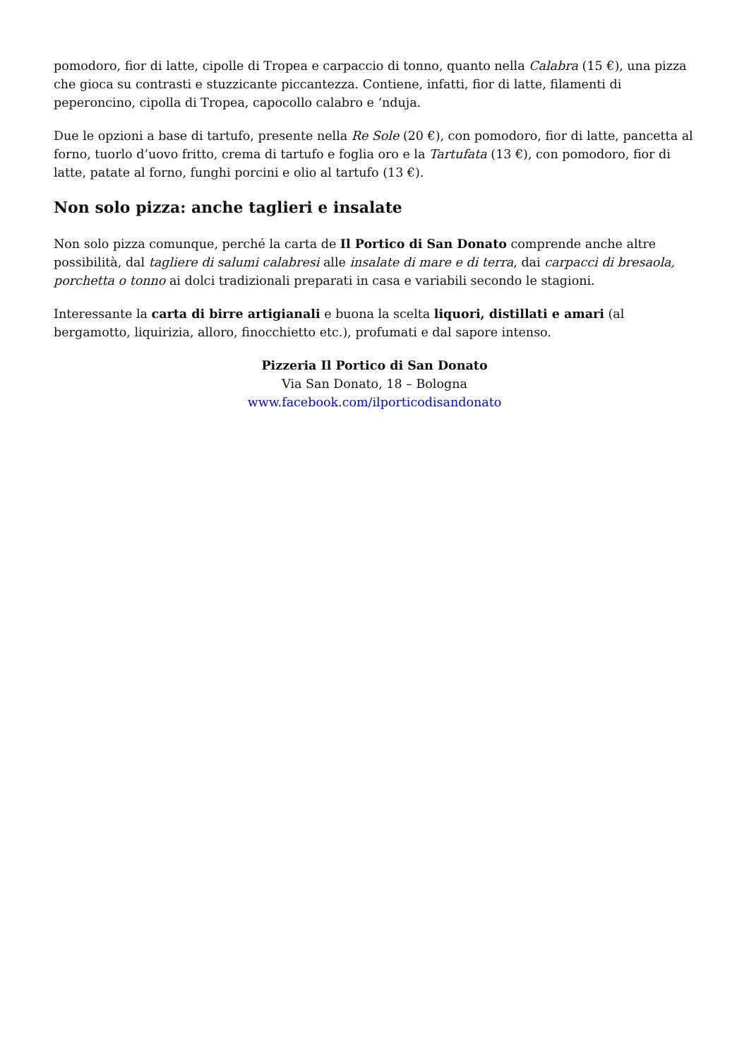pomodoro, fior di latte, cipolle di Tropea e carpaccio di tonno, quanto nella Calabra (15 €), una pizza che gioca su contrasti e stuzzicante piccantezza. Contiene, infatti, fior di latte, filamenti di peperoncino, cipolla di Tropea, capocollo calabro e ‘nduja.
Due le opzioni a base di tartufo, presente nella Re Sole (20 €), con pomodoro, fior di latte, pancetta al forno, tuorlo d’uovo fritto, crema di tartufo e foglia oro e la Tartufata (13 €), con pomodoro, fior di latte, patate al forno, funghi porcini e olio al tartufo (13 €).
Non solo pizza: anche taglieri e insalate
Non solo pizza comunque, perché la carta de Il Portico di San Donato comprende anche altre possibilità, dal tagliere di salumi calabresi alle insalate di mare e di terra, dai carpacci di bresaola, porchetta o tonno ai dolci tradizionali preparati in casa e variabili secondo le stagioni.
Interessante la carta di birre artigianali e buona la scelta liquori, distillati e amari (al bergamotto, liquirizia, alloro, finocchietto etc.), profumati e dal sapore intenso.
Pizzeria Il Portico di San Donato
Via San Donato, 18 – Bologna
www.facebook.com/ilporticodisandonato